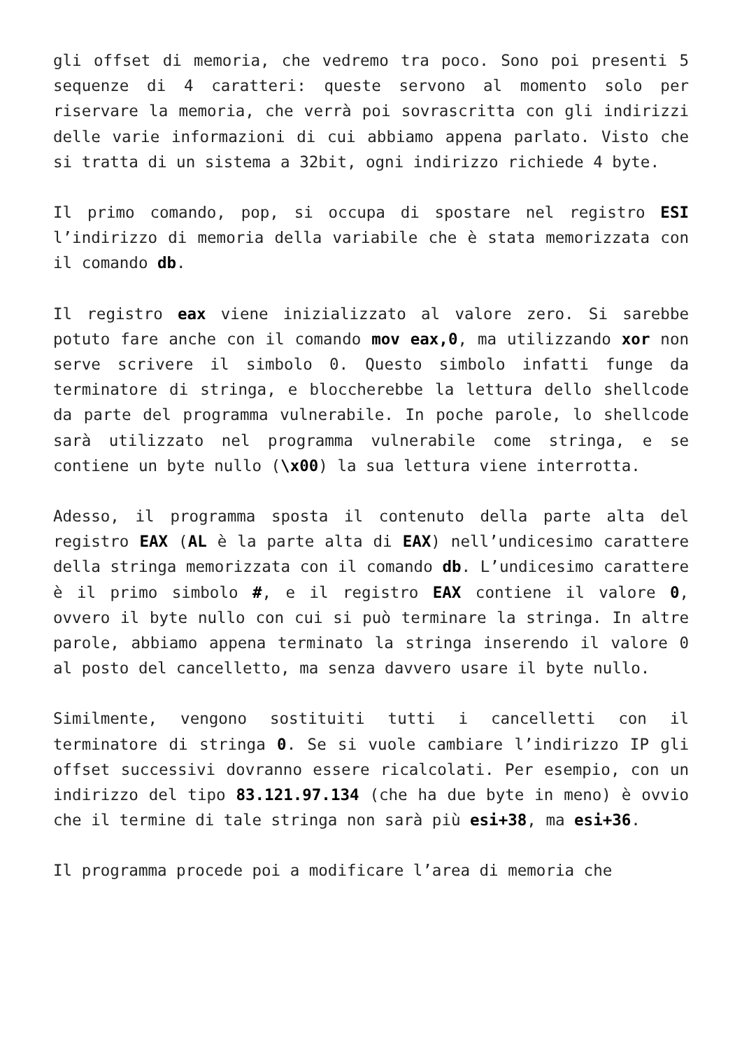gli offset di memoria, che vedremo tra poco. Sono poi presenti 5 sequenze di 4 caratteri: queste servono al momento solo per riservare la memoria, che verrà poi sovrascritta con gli indirizzi delle varie informazioni di cui abbiamo appena parlato. Visto che si tratta di un sistema a 32bit, ogni indirizzo richiede 4 byte.
Il primo comando, pop, si occupa di spostare nel registro ESI l’indirizzo di memoria della variabile che è stata memorizzata con il comando db.
Il registro eax viene inizializzato al valore zero. Si sarebbe potuto fare anche con il comando mov eax,0, ma utilizzando xor non serve scrivere il simbolo 0. Questo simbolo infatti funge da terminatore di stringa, e bloccherebbe la lettura dello shellcode da parte del programma vulnerabile. In poche parole, lo shellcode sarà utilizzato nel programma vulnerabile come stringa, e se contiene un byte nullo (\x00) la sua lettura viene interrotta.
Adesso, il programma sposta il contenuto della parte alta del registro EAX (AL è la parte alta di EAX) nell’undicesimo carattere della stringa memorizzata con il comando db. L’undicesimo carattere è il primo simbolo #, e il registro EAX contiene il valore 0, ovvero il byte nullo con cui si può terminare la stringa. In altre parole, abbiamo appena terminato la stringa inserendo il valore 0 al posto del cancelletto, ma senza davvero usare il byte nullo.
Similmente, vengono sostituiti tutti i cancelletti con il terminatore di stringa 0. Se si vuole cambiare l’indirizzo IP gli offset successivi dovranno essere ricalcolati. Per esempio, con un indirizzo del tipo 83.121.97.134 (che ha due byte in meno) è ovvio che il termine di tale stringa non sarà più esi+38, ma esi+36.
Il programma procede poi a modificare l’area di memoria che